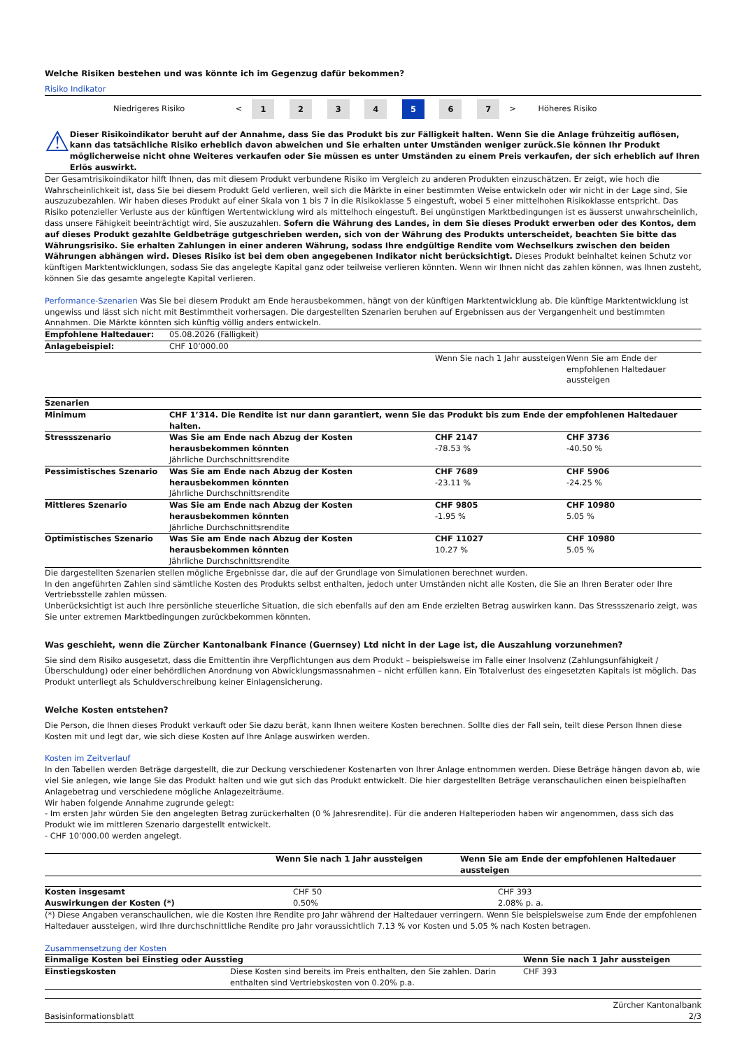Welche Risiken bestehen und was könnte ich im Gegenzug dafür bekommen?
Risiko Indikator
| Niedrigeres Risiko | < | 1 | 2 | 3 | 4 | 5 | 6 | 7 | > | Höheres Risiko |
⚠
Dieser Risikoindikator beruht auf der Annahme, dass Sie das Produkt bis zur Fälligkeit halten. Wenn Sie die Anlage frühzeitig auflösen, kann das tatsächliche Risiko erheblich davon abweichen und Sie erhalten unter Umständen weniger zurück.Sie können Ihr Produkt möglicherweise nicht ohne Weiteres verkaufen oder Sie müssen es unter Umständen zu einem Preis verkaufen, der sich erheblich auf Ihren Erlös auswirkt.
Der Gesamtrisikoindikator hilft Ihnen, das mit diesem Produkt verbundene Risiko im Vergleich zu anderen Produkten einzuschätzen. Er zeigt, wie hoch die Wahrscheinlichkeit ist, dass Sie bei diesem Produkt Geld verlieren, weil sich die Märkte in einer bestimmten Weise entwickeln oder wir nicht in der Lage sind, Sie auszuzubezahlen. Wir haben dieses Produkt auf einer Skala von 1 bis 7 in die Risikoklasse 5 eingestuft, wobei 5 einer mittelhohen Risikoklasse entspricht. Das Risiko potenzieller Verluste aus der künftigen Wertentwicklung wird als mittelhoch eingestuft. Bei ungünstigen Marktbedingungen ist es äusserst unwahrscheinlich, dass unsere Fähigkeit beeinträchtigt wird, Sie auszuzahlen. Sofern die Währung des Landes, in dem Sie dieses Produkt erwerben oder des Kontos, dem auf dieses Produkt gezahlte Geldbeträge gutgeschrieben werden, sich von der Währung des Produkts unterscheidet, beachten Sie bitte das Währungsrisiko. Sie erhalten Zahlungen in einer anderen Währung, sodass Ihre endgültige Rendite vom Wechselkurs zwischen den beiden Währungen abhängen wird. Dieses Risiko ist bei dem oben angegebenen Indikator nicht berücksichtigt. Dieses Produkt beinhaltet keinen Schutz vor künftigen Marktentwicklungen, sodass Sie das angelegte Kapital ganz oder teilweise verlieren könnten. Wenn wir Ihnen nicht das zahlen können, was Ihnen zusteht, können Sie das gesamte angelegte Kapital verlieren.
Performance-Szenarien Was Sie bei diesem Produkt am Ende herausbekommen, hängt von der künftigen Marktentwicklung ab. Die künftige Marktentwicklung ist ungewiss und lässt sich nicht mit Bestimmtheit vorhersagen. Die dargestellten Szenarien beruhen auf Ergebnissen aus der Vergangenheit und bestimmten Annahmen. Die Märkte könnten sich künftig völlig anders entwickeln.
| Empfohlene Haltedauer: | 05.08.2026 (Fälligkeit) | | |
| Anlagebeispiel: | CHF 10’000.00 | | |
| | | Wenn Sie nach 1 Jahr aussteigen | Wenn Sie am Ende der empfohlenen Haltedauer aussteigen |
| Szenarien | | | |
| Minimum | CHF 1’314. Die Rendite ist nur dann garantiert, wenn Sie das Produkt bis zum Ende der empfohlenen Haltedauer halten. | | |
| Stressszenario | Was Sie am Ende nach Abzug der Kosten herausbekommen könnten Jährliche Durchschnittsrendite | CHF 2147 -78.53 % | CHF 3736 -40.50 % |
| Pessimistisches Szenario | Was Sie am Ende nach Abzug der Kosten herausbekommen könnten Jährliche Durchschnittsrendite | CHF 7689 -23.11 % | CHF 5906 -24.25 % |
| Mittleres Szenario | Was Sie am Ende nach Abzug der Kosten herausbekommen könnten Jährliche Durchschnittsrendite | CHF 9805 -1.95 % | CHF 10980 5.05 % |
| Optimistisches Szenario | Was Sie am Ende nach Abzug der Kosten herausbekommen könnten Jährliche Durchschnittsrendite | CHF 11027 10.27 % | CHF 10980 5.05 % |
Die dargestellten Szenarien stellen mögliche Ergebnisse dar, die auf der Grundlage von Simulationen berechnet wurden.
In den angeführten Zahlen sind sämtliche Kosten des Produkts selbst enthalten, jedoch unter Umständen nicht alle Kosten, die Sie an Ihren Berater oder Ihre Vertriebsstelle zahlen müssen.
Unberücksichtigt ist auch Ihre persönliche steuerliche Situation, die sich ebenfalls auf den am Ende erzielten Betrag auswirken kann. Das Stressszenario zeigt, was Sie unter extremen Marktbedingungen zurückbekommen könnten.
Was geschieht, wenn die Zürcher Kantonalbank Finance (Guernsey) Ltd nicht in der Lage ist, die Auszahlung vorzunehmen?
Sie sind dem Risiko ausgesetzt, dass die Emittentin ihre Verpflichtungen aus dem Produkt – beispielsweise im Falle einer Insolvenz (Zahlungsunfähigkeit / Überschuldung) oder einer behördlichen Anordnung von Abwicklungsmassnahmen – nicht erfüllen kann. Ein Totalverlust des eingesetzten Kapitals ist möglich. Das Produkt unterliegt als Schuldverschreibung keiner Einlagensicherung.
Welche Kosten entstehen?
Die Person, die Ihnen dieses Produkt verkauft oder Sie dazu berät, kann Ihnen weitere Kosten berechnen. Sollte dies der Fall sein, teilt diese Person Ihnen diese Kosten mit und legt dar, wie sich diese Kosten auf Ihre Anlage auswirken werden.
Kosten im Zeitverlauf
In den Tabellen werden Beträge dargestellt, die zur Deckung verschiedener Kostenarten von Ihrer Anlage entnommen werden. Diese Beträge hängen davon ab, wie viel Sie anlegen, wie lange Sie das Produkt halten und wie gut sich das Produkt entwickelt. Die hier dargestellten Beträge veranschaulichen einen beispielhaften Anlagebetrag und verschiedene mögliche Anlagezeiträume.
Wir haben folgende Annahme zugrunde gelegt:
- Im ersten Jahr würden Sie den angelegten Betrag zurückerhalten (0 % Jahresrendite). Für die anderen Halteperioden haben wir angenommen, dass sich das Produkt wie im mittleren Szenario dargestellt entwickelt.
- CHF 10’000.00 werden angelegt.
| | Wenn Sie nach 1 Jahr aussteigen | Wenn Sie am Ende der empfohlenen Haltedauer aussteigen |
| --- | --- | --- |
| Kosten insgesamt | CHF 50 | CHF 393 |
| Auswirkungen der Kosten (*) | 0.50% | 2.08% p. a. |
(*) Diese Angaben veranschaulichen, wie die Kosten Ihre Rendite pro Jahr während der Haltedauer verringern. Wenn Sie beispielsweise zum Ende der empfohlenen Haltedauer aussteigen, wird Ihre durchschnittliche Rendite pro Jahr voraussichtlich 7.13 % vor Kosten und 5.05 % nach Kosten betragen.
Zusammensetzung der Kosten
| Einmalige Kosten bei Einstieg oder Ausstieg | | Wenn Sie nach 1 Jahr aussteigen |
| --- | --- | --- |
| Einstiegskosten | Diese Kosten sind bereits im Preis enthalten, den Sie zahlen. Darin enthalten sind Vertriebskosten von 0.20% p.a. | CHF 393 |
Basisinformationsblatt Zürcher Kantonalbank
2/3